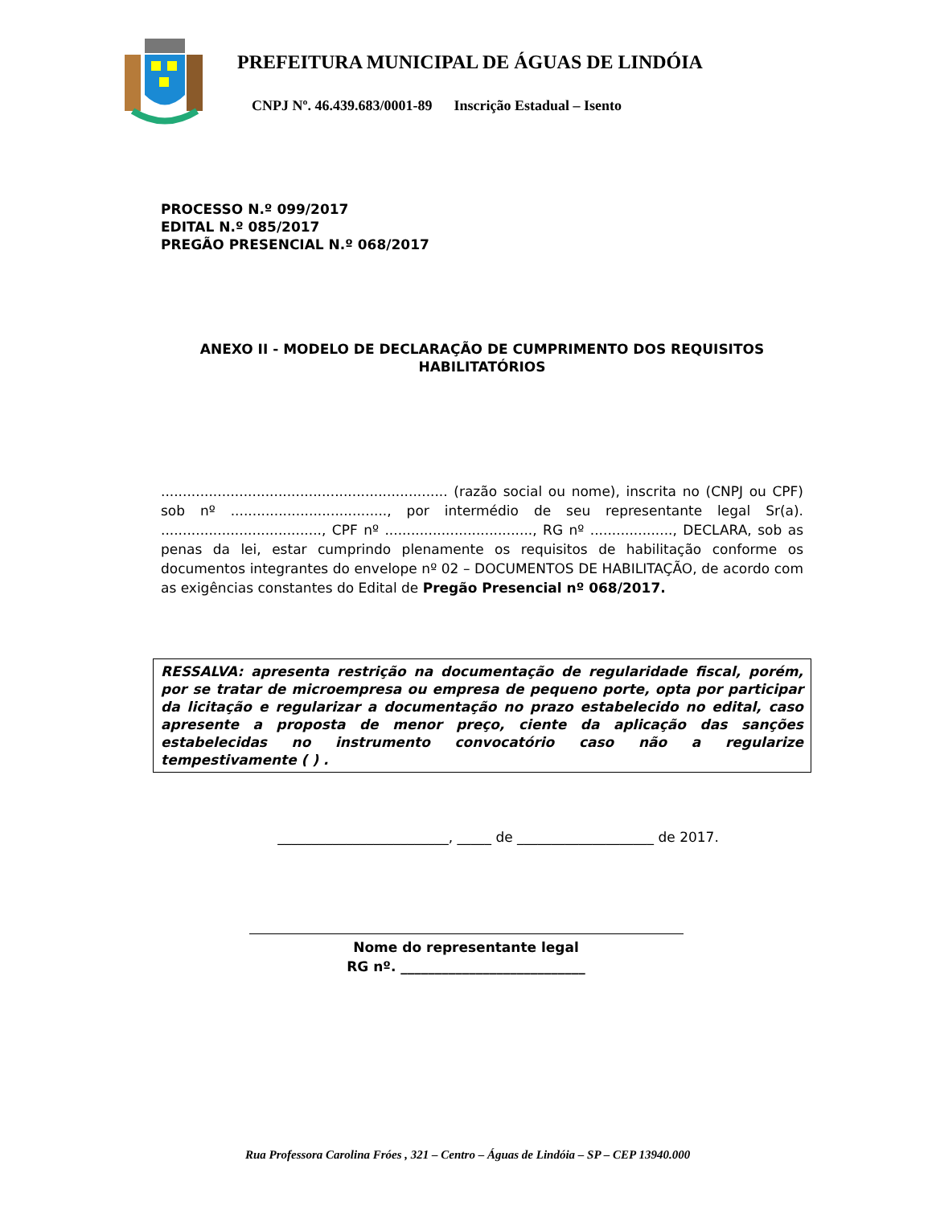PREFEITURA MUNICIPAL DE ÁGUAS DE LINDÓIA
CNPJ Nº. 46.439.683/0001-89 Inscrição Estadual – Isento
PROCESSO N.º 099/2017
EDITAL N.º 085/2017
PREGÃO PRESENCIAL N.º 068/2017
ANEXO II - MODELO DE DECLARAÇÃO DE CUMPRIMENTO DOS REQUISITOS HABILITATÓRIOS
.................................................................. (razão social ou nome), inscrita no (CNPJ ou CPF) sob nº ...................................., por intermédio de seu representante legal Sr(a). ....................................., CPF nº .................................., RG nº ..................., DECLARA, sob as penas da lei, estar cumprindo plenamente os requisitos de habilitação conforme os documentos integrantes do envelope nº 02 – DOCUMENTOS DE HABILITAÇÃO, de acordo com as exigências constantes do Edital de Pregão Presencial nº 068/2017.
RESSALVA: apresenta restrição na documentação de regularidade fiscal, porém, por se tratar de microempresa ou empresa de pequeno porte, opta por participar da licitação e regularizar a documentação no prazo estabelecido no edital, caso apresente a proposta de menor preço, ciente da aplicação das sanções estabelecidas no instrumento convocatório caso não a regularize tempestivamente ( ) .
_________________________, _____ de ____________________ de 2017.
Nome do representante legal
RG nº. ___________________________
Rua Professora Carolina Fróes , 321 – Centro – Águas de Lindóia – SP – CEP 13940.000